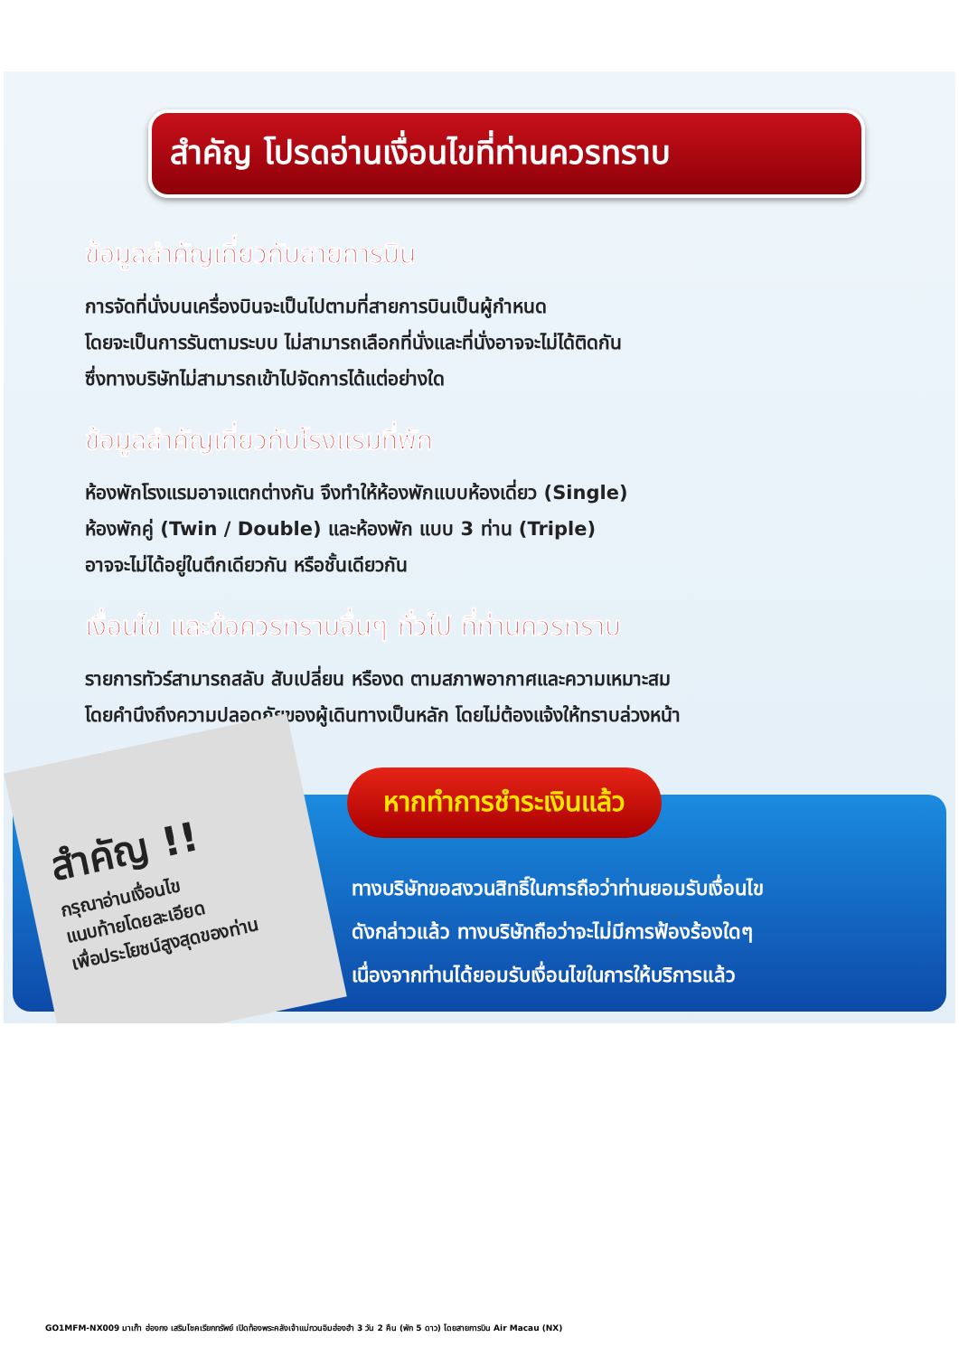สำคัญ โปรดอ่านเงื่อนไขที่ท่านควรทราบ
ข้อมูลสำคัญเกี่ยวกับสายการบิน
การจัดที่นั่งบนเครื่องบินจะเป็นไปตามที่สายการบินเป็นผู้กำหนด
โดยจะเป็นการรันตามระบบ ไม่สามารถเลือกที่นั่งและที่นั่งอาจจะไม่ได้ติดกัน
ซึ่งทางบริษัทไม่สามารถเข้าไปจัดการได้แต่อย่างใด
ข้อมูลสำคัญเกี่ยวกับโรงแรมที่พัก
ห้องพักโรงแรมอาจแตกต่างกัน จึงทำให้ห้องพักแบบห้องเดี่ยว (Single)
ห้องพักคู่ (Twin / Double) และห้องพัก แบบ 3 ท่าน (Triple)
อาจจะไม่ได้อยู่ในตึกเดียวกัน หรือชั้นเดียวกัน
เงื่อนไข และข้อควรทราบอื่นๆ ทั่วไป ที่ท่านควรทราบ
รายการทัวร์สามารถสลับ สับเปลี่ยน หรืองด ตามสภาพอากาศและความเหมาะสม
โดยคำนึงถึงความปลอดภัยของผู้เดินทางเป็นหลัก โดยไม่ต้องแจ้งให้ทราบล่วงหน้า
สำคัญ !!
กรุณาอ่านเงื่อนไข
แนบท้ายโดยละเอียด
เพื่อประโยชน์สูงสุดของท่าน
หากทำการชำระเงินแล้ว
ทางบริษัทขอสงวนสิทธิ์ในการถือว่าท่านยอมรับเงื่อนไข
ดังกล่าวแล้ว ทางบริษัทถือว่าจะไม่มีการฟ้องร้องใดๆ
เนื่องจากท่านได้ยอมรับเงื่อนไขในการให้บริการแล้ว
GO1MFM-NX009 มาเก๊า ฮ่องกง เสริมโชคเรียกทรัพย์ เปิดท้องพระคลังเจ้าแม่กวนอิมฮ่องฮำ 3 วัน 2 คืน (พัก 5 ดาว) โดยสายการบิน Air Macau (NX)